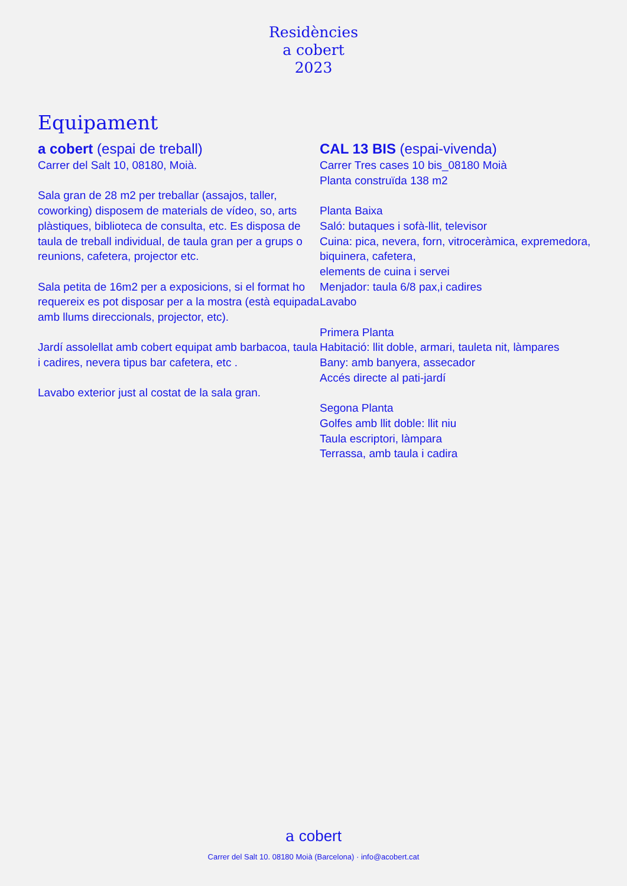Residències
a cobert
2023
Equipament
a cobert (espai de treball)
Carrer del Salt 10, 08180, Moià.
Sala gran de 28 m2 per treballar (assajos, taller, coworking) disposem de materials de vídeo, so, arts plàstiques, biblioteca de consulta, etc. Es disposa de taula de treball individual, de taula gran per a grups o reunions, cafetera, projector etc.
Sala petita de 16m2 per a exposicions, si el format ho requereix es pot disposar per a la mostra (està equipada amb llums direccionals, projector, etc).
Jardí assolellat amb cobert equipat amb barbacoa, taula i cadires, nevera tipus bar cafetera, etc .
Lavabo exterior just al costat de la sala gran.
CAL 13 BIS (espai-vivenda)
Carrer Tres cases 10 bis_08180 Moià
Planta construïda 138 m2
Planta Baixa
Saló: butaques i sofà-llit, televisor
Cuina: pica, nevera, forn, vitroceràmica, expremedora, biquinera, cafetera,
elements de cuina i servei
Menjador: taula 6/8 pax,i cadires
Lavabo
Primera Planta
Habitació: llit doble, armari, tauleta nit, làmpares
Bany: amb banyera, assecador
Accés directe al pati-jardí
Segona Planta
Golfes amb llit doble: llit niu
Taula escriptori, làmpara
Terrassa, amb taula i cadira
a cobert
Carrer del Salt 10. 08180 Moià (Barcelona) · info@acobert.cat